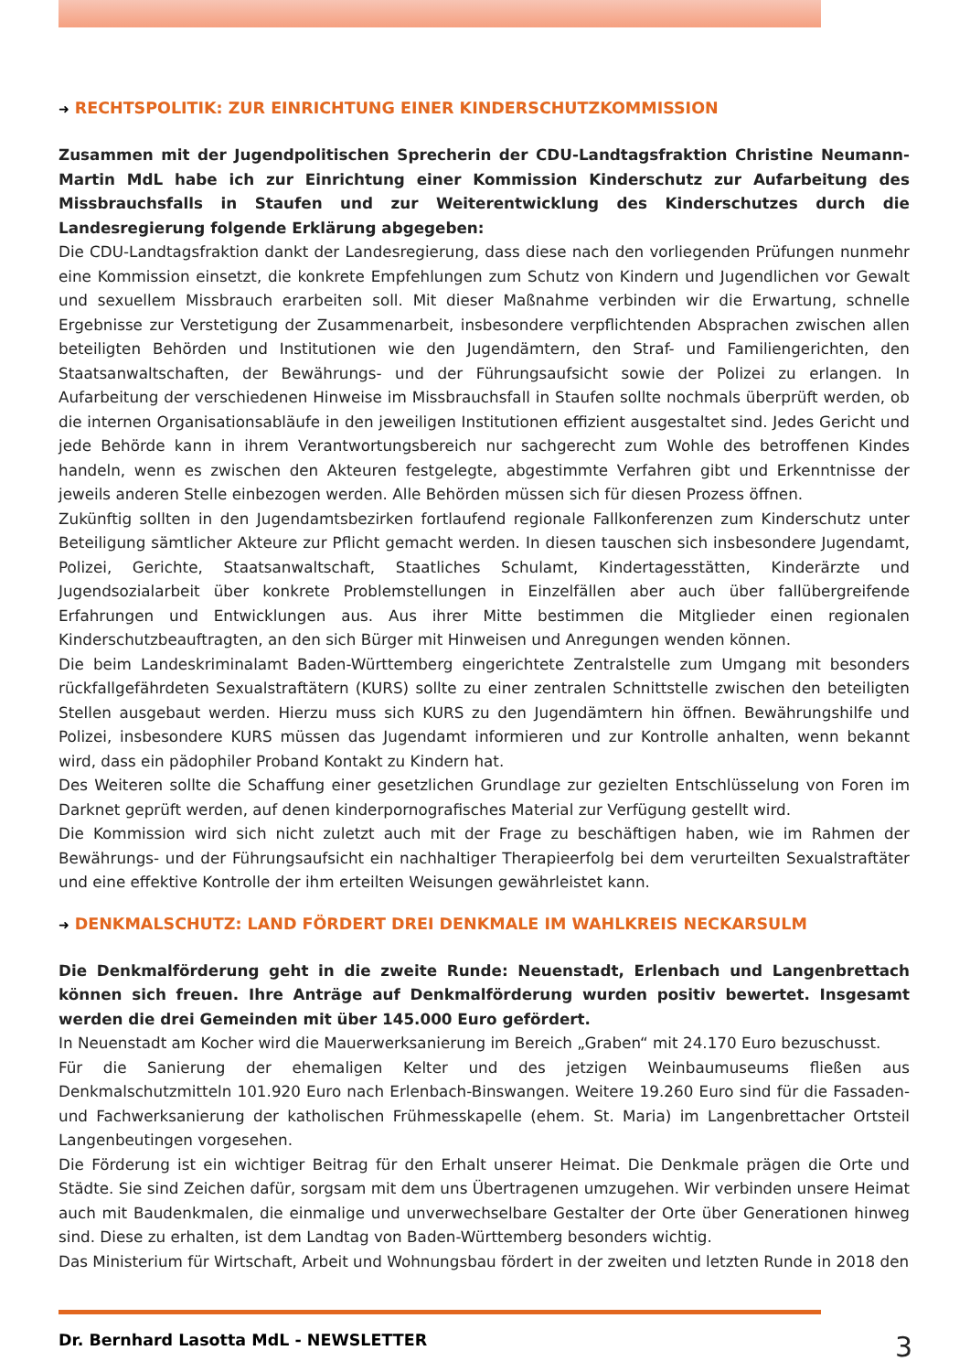➜ RECHTSPOLITIK: ZUR EINRICHTUNG EINER KINDERSCHUTZKOMMISSION
Zusammen mit der Jugendpolitischen Sprecherin der CDU-Landtagsfraktion Christine Neumann-Martin MdL habe ich zur Einrichtung einer Kommission Kinderschutz zur Aufarbeitung des Missbrauchsfalls in Staufen und zur Weiterentwicklung des Kinderschutzes durch die Landesregierung folgende Erklärung abgegeben:
Die CDU-Landtagsfraktion dankt der Landesregierung, dass diese nach den vorliegenden Prüfungen nunmehr eine Kommission einsetzt, die konkrete Empfehlungen zum Schutz von Kindern und Jugendlichen vor Gewalt und sexuellem Missbrauch erarbeiten soll. Mit dieser Maßnahme verbinden wir die Erwartung, schnelle Ergebnisse zur Verstetigung der Zusammenarbeit, insbesondere verpflichtenden Absprachen zwischen allen beteiligten Behörden und Institutionen wie den Jugendämtern, den Straf- und Familiengerichten, den Staatsanwaltschaften, der Bewährungs- und der Führungsaufsicht sowie der Polizei zu erlangen. In Aufarbeitung der verschiedenen Hinweise im Missbrauchsfall in Staufen sollte nochmals überprüft werden, ob die internen Organisationsabläufe in den jeweiligen Institutionen effizient ausgestaltet sind. Jedes Gericht und jede Behörde kann in ihrem Verantwortungsbereich nur sachgerecht zum Wohle des betroffenen Kindes handeln, wenn es zwischen den Akteuren festgelegte, abgestimmte Verfahren gibt und Erkenntnisse der jeweils anderen Stelle einbezogen werden. Alle Behörden müssen sich für diesen Prozess öffnen.
Zukünftig sollten in den Jugendamtsbezirken fortlaufend regionale Fallkonferenzen zum Kinderschutz unter Beteiligung sämtlicher Akteure zur Pflicht gemacht werden. In diesen tauschen sich insbesondere Jugendamt, Polizei, Gerichte, Staatsanwaltschaft, Staatliches Schulamt, Kindertagesstätten, Kinderärzte und Jugendsozialarbeit über konkrete Problemstellungen in Einzelfällen aber auch über fallübergreifende Erfahrungen und Entwicklungen aus. Aus ihrer Mitte bestimmen die Mitglieder einen regionalen Kinderschutzbeauftragten, an den sich Bürger mit Hinweisen und Anregungen wenden können.
Die beim Landeskriminalamt Baden-Württemberg eingerichtete Zentralstelle zum Umgang mit besonders rückfallgefährdeten Sexualstraftätern (KURS) sollte zu einer zentralen Schnittstelle zwischen den beteiligten Stellen ausgebaut werden. Hierzu muss sich KURS zu den Jugendämtern hin öffnen. Bewährungshilfe und Polizei, insbesondere KURS müssen das Jugendamt informieren und zur Kontrolle anhalten, wenn bekannt wird, dass ein pädophiler Proband Kontakt zu Kindern hat.
Des Weiteren sollte die Schaffung einer gesetzlichen Grundlage zur gezielten Entschlüsselung von Foren im Darknet geprüft werden, auf denen kinderpornografisches Material zur Verfügung gestellt wird.
Die Kommission wird sich nicht zuletzt auch mit der Frage zu beschäftigen haben, wie im Rahmen der Bewährungs- und der Führungsaufsicht ein nachhaltiger Therapieerfolg bei dem verurteilten Sexualstraftäter und eine effektive Kontrolle der ihm erteilten Weisungen gewährleistet kann.
➜ DENKMALSCHUTZ: LAND FÖRDERT DREI DENKMALE IM WAHLKREIS NECKARSULM
Die Denkmalförderung geht in die zweite Runde: Neuenstadt, Erlenbach und Langenbrettach können sich freuen. Ihre Anträge auf Denkmalförderung wurden positiv bewertet. Insgesamt werden die drei Gemeinden mit über 145.000 Euro gefördert.
In Neuenstadt am Kocher wird die Mauerwerksanierung im Bereich „Graben“ mit 24.170 Euro bezuschusst.
Für die Sanierung der ehemaligen Kelter und des jetzigen Weinbaumuseums fließen aus Denkmalschutzmitteln 101.920 Euro nach Erlenbach-Binswangen. Weitere 19.260 Euro sind für die Fassaden- und Fachwerksanierung der katholischen Frühmesskapelle (ehem. St. Maria) im Langenbrettacher Ortsteil Langenbeutingen vorgesehen.
Die Förderung ist ein wichtiger Beitrag für den Erhalt unserer Heimat. Die Denkmale prägen die Orte und Städte. Sie sind Zeichen dafür, sorgsam mit dem uns Übertragenen umzugehen. Wir verbinden unsere Heimat auch mit Baudenkmalen, die einmalige und unverwechselbare Gestalter der Orte über Generationen hinweg sind. Diese zu erhalten, ist dem Landtag von Baden-Württemberg besonders wichtig.
Das Ministerium für Wirtschaft, Arbeit und Wohnungsbau fördert in der zweiten und letzten Runde in 2018 den
Dr. Bernhard Lasotta MdL - NEWSLETTER 3